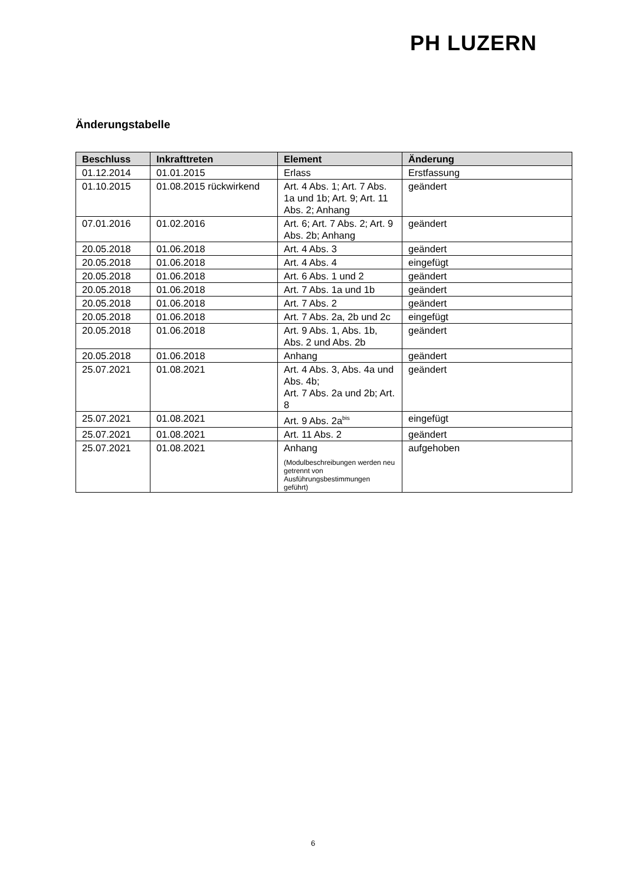PH LUZERN
Änderungstabelle
| Beschluss | Inkrafttreten | Element | Änderung |
| --- | --- | --- | --- |
| 01.12.2014 | 01.01.2015 | Erlass | Erstfassung |
| 01.10.2015 | 01.08.2015 rückwirkend | Art. 4 Abs. 1; Art. 7 Abs. 1a und 1b; Art. 9; Art. 11 Abs. 2; Anhang | geändert |
| 07.01.2016 | 01.02.2016 | Art. 6; Art. 7 Abs. 2; Art. 9 Abs. 2b; Anhang | geändert |
| 20.05.2018 | 01.06.2018 | Art. 4 Abs. 3 | geändert |
| 20.05.2018 | 01.06.2018 | Art. 4 Abs. 4 | eingefügt |
| 20.05.2018 | 01.06.2018 | Art. 6 Abs. 1 und 2 | geändert |
| 20.05.2018 | 01.06.2018 | Art. 7 Abs. 1a und 1b | geändert |
| 20.05.2018 | 01.06.2018 | Art. 7 Abs. 2 | geändert |
| 20.05.2018 | 01.06.2018 | Art. 7 Abs. 2a, 2b und 2c | eingefügt |
| 20.05.2018 | 01.06.2018 | Art. 9 Abs. 1, Abs. 1b, Abs. 2 und Abs. 2b | geändert |
| 20.05.2018 | 01.06.2018 | Anhang | geändert |
| 25.07.2021 | 01.08.2021 | Art. 4 Abs. 3, Abs. 4a und Abs. 4b; Art. 7 Abs. 2a und 2b; Art. 8 | geändert |
| 25.07.2021 | 01.08.2021 | Art. 9 Abs. 2a<sup>bis</sup> | eingefügt |
| 25.07.2021 | 01.08.2021 | Art. 11 Abs. 2 | geändert |
| 25.07.2021 | 01.08.2021 | Anhang (Modulbeschreibungen werden neu getrennt von Ausführungsbestimmungen geführt) | aufgehoben |
6